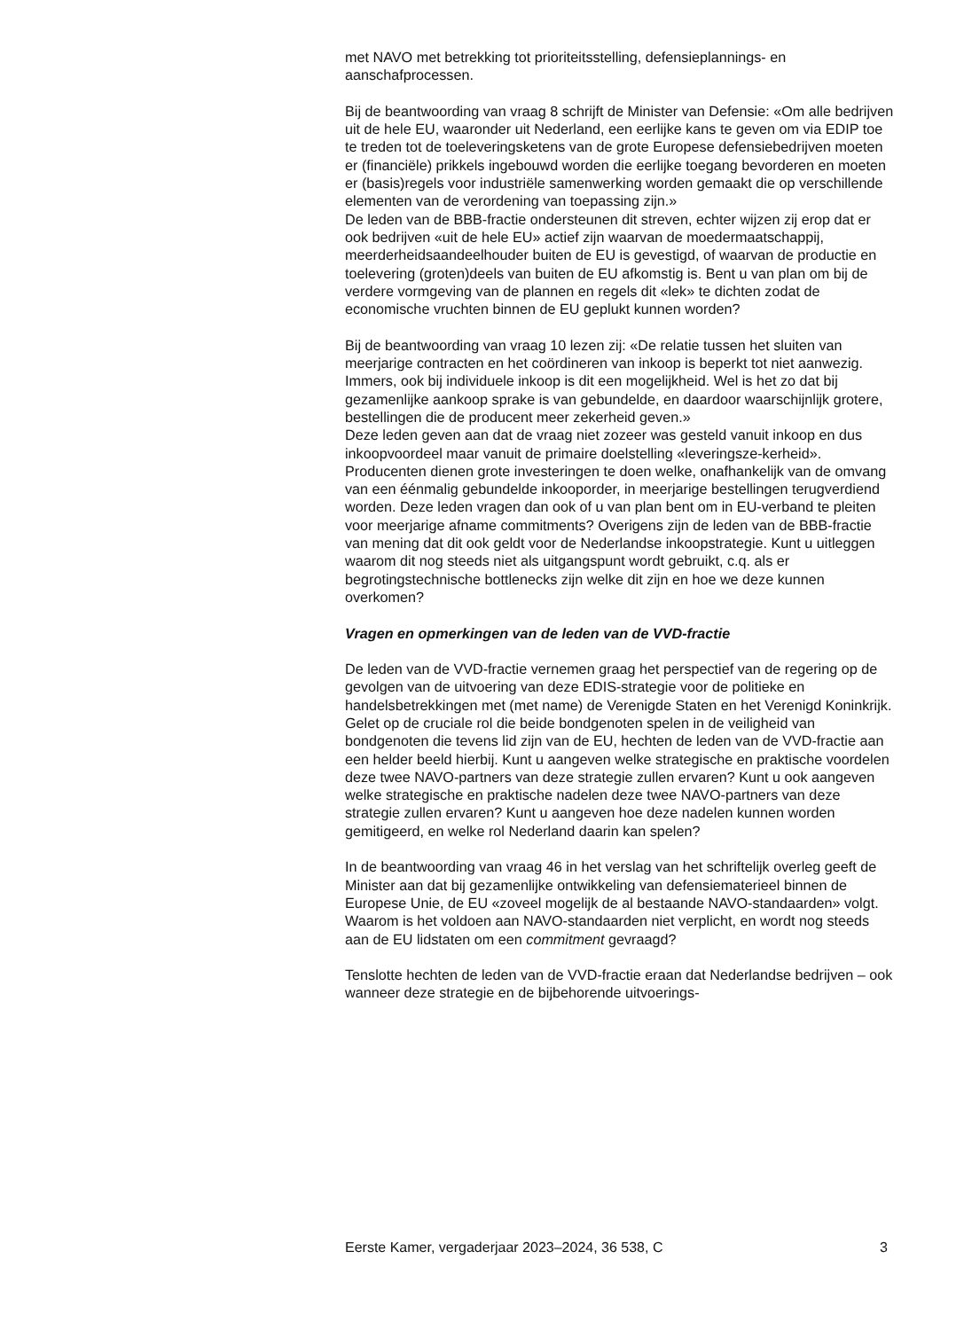met NAVO met betrekking tot prioriteitsstelling, defensieplannings- en aanschafprocessen.
Bij de beantwoording van vraag 8 schrijft de Minister van Defensie: «Om alle bedrijven uit de hele EU, waaronder uit Nederland, een eerlijke kans te geven om via EDIP toe te treden tot de toeleveringsketens van de grote Europese defensiebedrijven moeten er (financiële) prikkels ingebouwd worden die eerlijke toegang bevorderen en moeten er (basis)regels voor industriële samenwerking worden gemaakt die op verschillende elementen van de verordening van toepassing zijn.»
De leden van de BBB-fractie ondersteunen dit streven, echter wijzen zij erop dat er ook bedrijven «uit de hele EU» actief zijn waarvan de moedermaatschappij, meerderheidsaandeelhouder buiten de EU is gevestigd, of waarvan de productie en toelevering (groten)deels van buiten de EU afkomstig is. Bent u van plan om bij de verdere vormgeving van de plannen en regels dit «lek» te dichten zodat de economische vruchten binnen de EU geplukt kunnen worden?
Bij de beantwoording van vraag 10 lezen zij: «De relatie tussen het sluiten van meerjarige contracten en het coördineren van inkoop is beperkt tot niet aanwezig. Immers, ook bij individuele inkoop is dit een mogelijkheid. Wel is het zo dat bij gezamenlijke aankoop sprake is van gebundelde, en daardoor waarschijnlijk grotere, bestellingen die de producent meer zekerheid geven.»
Deze leden geven aan dat de vraag niet zozeer was gesteld vanuit inkoop en dus inkoopvoordeel maar vanuit de primaire doelstelling «leveringsze-kerheid». Producenten dienen grote investeringen te doen welke, onafhankelijk van de omvang van een éénmalig gebundelde inkooporder, in meerjarige bestellingen terugverdiend worden. Deze leden vragen dan ook of u van plan bent om in EU-verband te pleiten voor meerjarige afname commitments? Overigens zijn de leden van de BBB-fractie van mening dat dit ook geldt voor de Nederlandse inkoopstrategie. Kunt u uitleggen waarom dit nog steeds niet als uitgangspunt wordt gebruikt, c.q. als er begrotingstechnische bottlenecks zijn welke dit zijn en hoe we deze kunnen overkomen?
Vragen en opmerkingen van de leden van de VVD-fractie
De leden van de VVD-fractie vernemen graag het perspectief van de regering op de gevolgen van de uitvoering van deze EDIS-strategie voor de politieke en handelsbetrekkingen met (met name) de Verenigde Staten en het Verenigd Koninkrijk. Gelet op de cruciale rol die beide bondgenoten spelen in de veiligheid van bondgenoten die tevens lid zijn van de EU, hechten de leden van de VVD-fractie aan een helder beeld hierbij. Kunt u aangeven welke strategische en praktische voordelen deze twee NAVO-partners van deze strategie zullen ervaren? Kunt u ook aangeven welke strategische en praktische nadelen deze twee NAVO-partners van deze strategie zullen ervaren? Kunt u aangeven hoe deze nadelen kunnen worden gemitigeerd, en welke rol Nederland daarin kan spelen?
In de beantwoording van vraag 46 in het verslag van het schriftelijk overleg geeft de Minister aan dat bij gezamenlijke ontwikkeling van defensiematerieel binnen de Europese Unie, de EU «zoveel mogelijk de al bestaande NAVO-standaarden» volgt. Waarom is het voldoen aan NAVO-standaarden niet verplicht, en wordt nog steeds aan de EU lidstaten om een commitment gevraagd?
Tenslotte hechten de leden van de VVD-fractie eraan dat Nederlandse bedrijven – ook wanneer deze strategie en de bijbehorende uitvoerings-
Eerste Kamer, vergaderjaar 2023–2024, 36 538, C 3